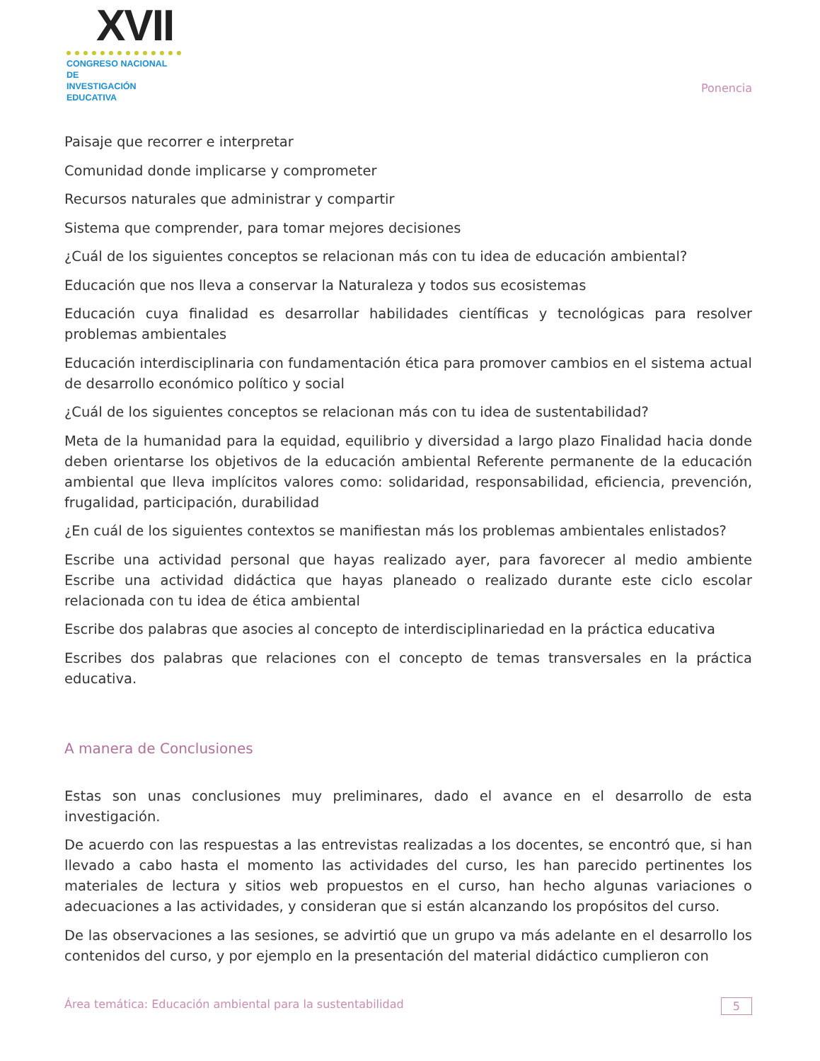XVII
CONGRESO NACIONAL DE
INVESTIGACIÓN EDUCATIVA
Ponencia
Paisaje que recorrer e interpretar
Comunidad donde implicarse y comprometer
Recursos naturales que administrar y compartir
Sistema que comprender, para tomar mejores decisiones
¿Cuál de los siguientes conceptos se relacionan más con tu idea de educación ambiental?
Educación que nos lleva a conservar la Naturaleza y todos sus ecosistemas
Educación cuya finalidad es desarrollar habilidades científicas y tecnológicas para resolver problemas ambientales
Educación interdisciplinaria con fundamentación ética para promover cambios en el sistema actual de desarrollo económico político y social
¿Cuál de los siguientes conceptos se relacionan más con tu idea de sustentabilidad?
Meta de la humanidad para la equidad, equilibrio y diversidad a largo plazo Finalidad hacia donde deben orientarse los objetivos de la educación ambiental Referente permanente de la educación ambiental que lleva implícitos valores como: solidaridad, responsabilidad, eficiencia, prevención, frugalidad, participación, durabilidad
¿En cuál de los siguientes contextos se manifiestan más los problemas ambientales enlistados?
Escribe una actividad personal que hayas realizado ayer, para favorecer al medio ambiente Escribe una actividad didáctica que hayas planeado o realizado durante este ciclo escolar relacionada con tu idea de ética ambiental
Escribe dos palabras que asocies al concepto de interdisciplinariedad en la práctica educativa
Escribes dos palabras que relaciones con el concepto de temas transversales en la práctica educativa.
A manera de Conclusiones
Estas son unas conclusiones muy preliminares, dado el avance en el desarrollo de esta investigación.
De acuerdo con las respuestas a las entrevistas realizadas a los docentes, se encontró que, si han llevado a cabo hasta el momento las actividades del curso, les han parecido pertinentes los materiales de lectura y sitios web propuestos en el curso, han hecho algunas variaciones o adecuaciones a las actividades, y consideran que si están alcanzando los propósitos del curso.
De las observaciones a las sesiones, se advirtió que un grupo va más adelante en el desarrollo los contenidos del curso, y por ejemplo en la presentación del material didáctico cumplieron con
Área temática: Educación ambiental para la sustentabilidad 5